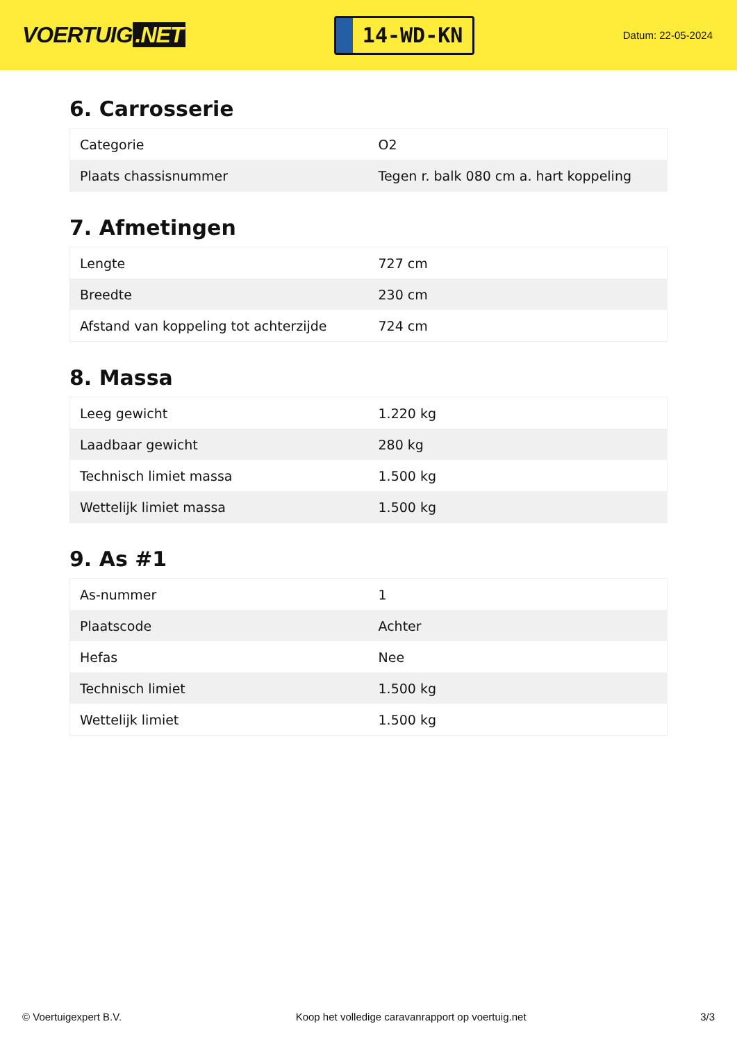VOERTUIG.NET
14-WD-KN
Datum: 22-05-2024
6. Carrosserie
| Categorie | O2 |
| Plaats chassisnummer | Tegen r. balk 080 cm a. hart koppeling |
7. Afmetingen
| Lengte | 727 cm |
| Breedte | 230 cm |
| Afstand van koppeling tot achterzijde | 724 cm |
8. Massa
| Leeg gewicht | 1.220 kg |
| Laadbaar gewicht | 280 kg |
| Technisch limiet massa | 1.500 kg |
| Wettelijk limiet massa | 1.500 kg |
9. As #1
| As-nummer | 1 |
| Plaatscode | Achter |
| Hefas | Nee |
| Technisch limiet | 1.500 kg |
| Wettelijk limiet | 1.500 kg |
© Voertuigexpert B.V. Koop het volledige caravanrapport op voertuig.net 3/3